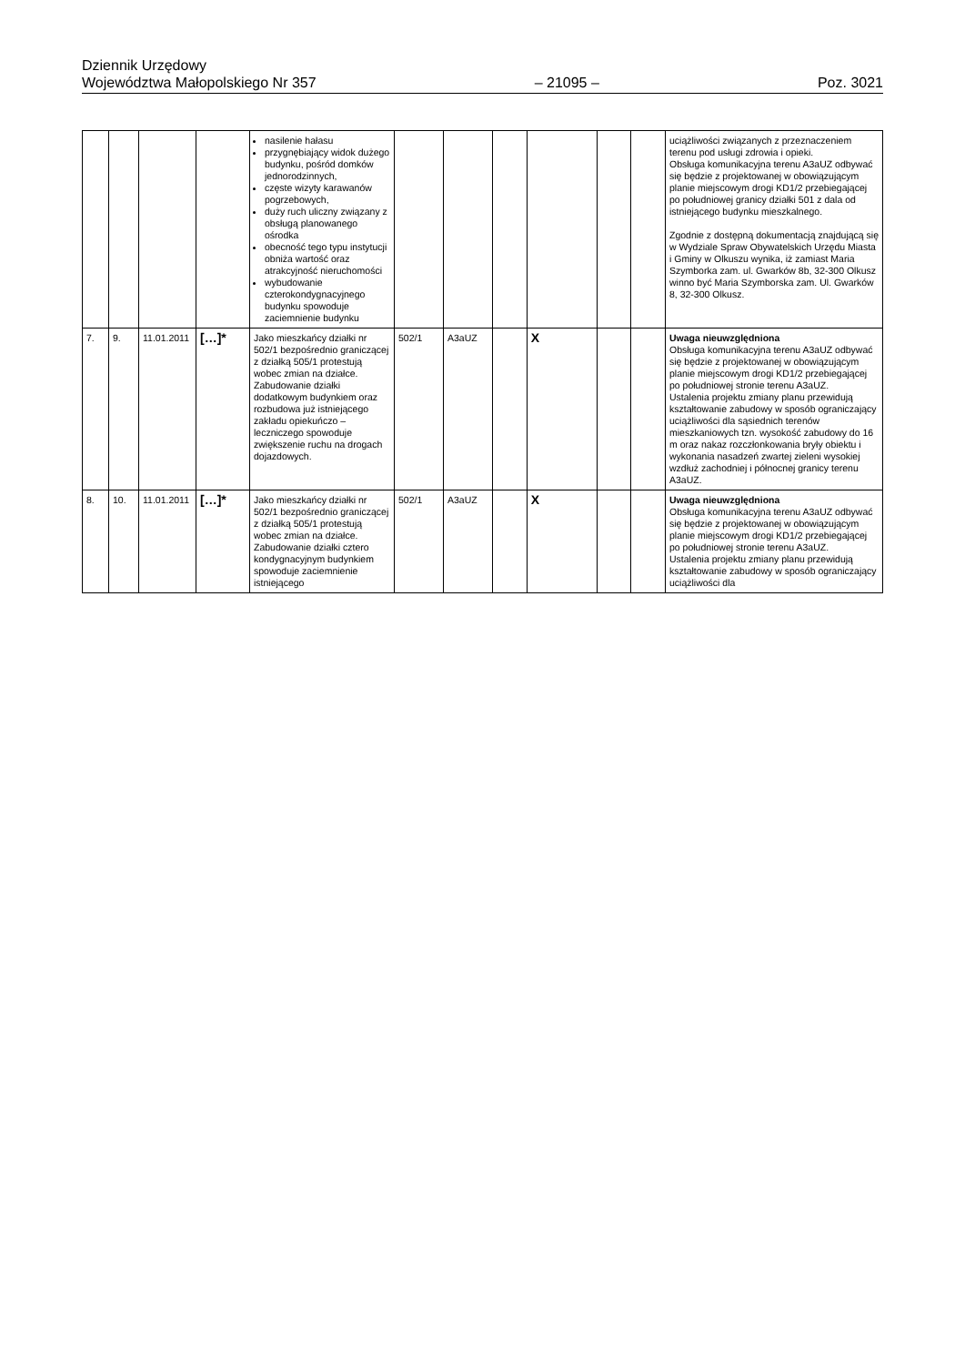Dziennik Urzędowy
Województwa Małopolskiego Nr 357
– 21095 –
Poz. 3021
| | | | | nasilenie hałasu przygnębiający widok dużego budynku, pośród domków jednorodzinnych, częste wizyty karawanów pogrzebowych, duży ruch uliczny związany z obsługą planowanego ośrodka obecność tego typu instytucji obniża wartość oraz atrakcyjność nieruchomości wybudowanie czterokondygnacyjnego budynku spowoduje zaciemnienie budynku | | | | | | | uciążliwości związanych z przeznaczeniem terenu pod usługi zdrowia i opieki. Obsługa komunikacyjna terenu A3aUZ odbywać się będzie z projektowanej w obowiązującym planie miejscowym drogi KD1/2 przebiegającej po południowej granicy działki 501 z dala od istniejącego budynku mieszkalnego. Zgodnie z dostępną dokumentacją znajdującą się w Wydziale Spraw Obywatelskich Urzędu Miasta i Gminy w Olkuszu wynika, iż zamiast Maria Szymborka zam. ul. Gwarków 8b, 32-300 Olkusz winno być Maria Szymborska zam. Ul. Gwarków 8, 32-300 Olkusz. |
| 7. | 9. | 11.01.2011 | […]* | Jako mieszkańcy działki nr 502/1 bezpośrednio graniczącej z działką 505/1 protestują wobec zmian na działce. Zabudowanie działki dodatkowym budynkiem oraz rozbudowa już istniejącego zakładu opiekuńczo – leczniczego spowoduje zwiększenie ruchu na drogach dojazdowych. | 502/1 | A3aUZ | | X | | | Uwaga nieuwzględniona Obsługa komunikacyjna terenu A3aUZ odbywać się będzie z projektowanej w obowiązującym planie miejscowym drogi KD1/2 przebiegającej po południowej stronie terenu A3aUZ. Ustalenia projektu zmiany planu przewidują kształtowanie zabudowy w sposób ograniczający uciążliwości dla sąsiednich terenów mieszkaniowych tzn. wysokość zabudowy do 16 m oraz nakaz rozczłonkowania bryły obiektu i wykonania nasadzeń zwartej zieleni wysokiej wzdłuż zachodniej i północnej granicy terenu A3aUZ. |
| 8. | 10. | 11.01.2011 | […]* | Jako mieszkańcy działki nr 502/1 bezpośrednio graniczącej z działką 505/1 protestują wobec zmian na działce. Zabudowanie działki cztero kondygnacyjnym budynkiem spowoduje zaciemnienie istniejącego | 502/1 | A3aUZ | | X | | | Uwaga nieuwzględniona Obsługa komunikacyjna terenu A3aUZ odbywać się będzie z projektowanej w obowiązującym planie miejscowym drogi KD1/2 przebiegającej po południowej stronie terenu A3aUZ. Ustalenia projektu zmiany planu przewidują kształtowanie zabudowy w sposób ograniczający uciążliwości dla |